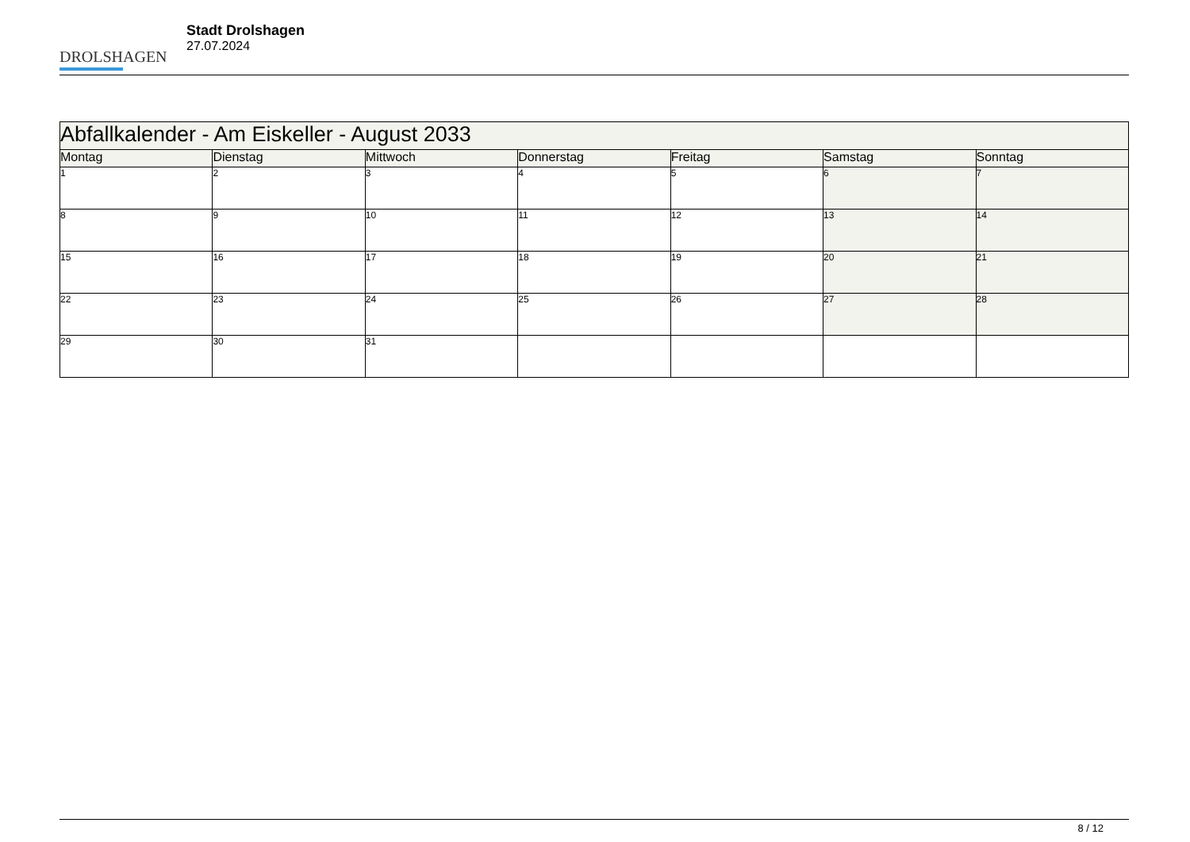DROLSHAGEN
Stadt Drolshagen
27.07.2024
| Abfallkalender - Am Eiskeller - August 2033 | | | | | | |
| --- | --- | --- | --- | --- | --- | --- |
| Montag | Dienstag | Mittwoch | Donnerstag | Freitag | Samstag | Sonntag |
| 1 | 2 | 3 | 4 | 5 | 6 | 7 |
| 8 | 9 | 10 | 11 | 12 | 13 | 14 |
| 15 | 16 | 17 | 18 | 19 | 20 | 21 |
| 22 | 23 | 24 | 25 | 26 | 27 | 28 |
| 29 | 30 | 31 | | | | |
8 / 12